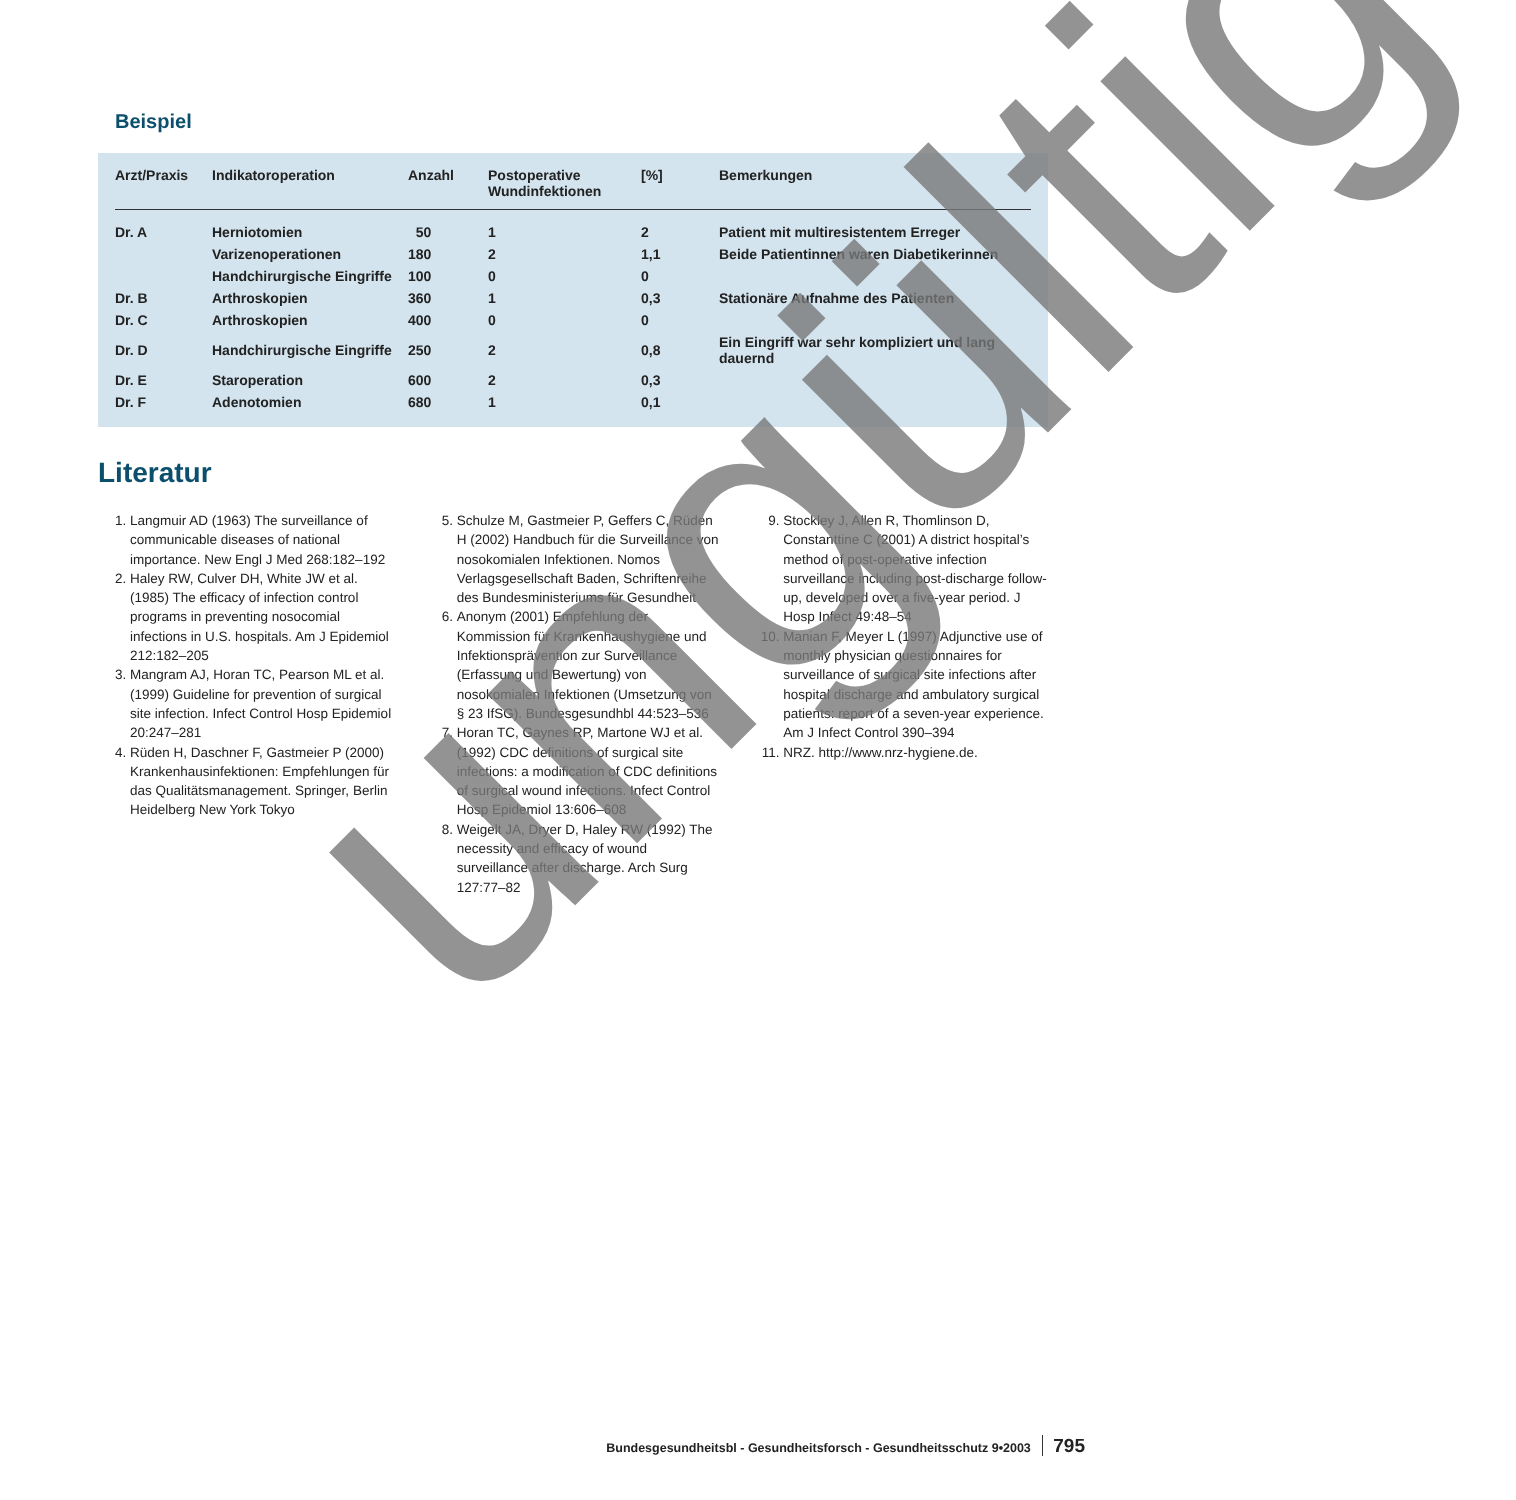Beispiel
| Arzt/Praxis | Indikatoroperation | Anzahl | Postoperative Wundinfektionen | [%] | Bemerkungen |
| --- | --- | --- | --- | --- | --- |
| Dr. A | Herniotomien | 50 | 1 | 2 | Patient mit multiresistentem Erreger |
| | Varizenoperationen | 180 | 2 | 1,1 | Beide Patientinnen waren Diabetikerinnen |
| | Handchirurgische Eingriffe | 100 | 0 | 0 | |
| Dr. B | Arthroskopien | 360 | 1 | 0,3 | Stationäre Aufnahme des Patienten |
| Dr. C | Arthroskopien | 400 | 0 | 0 | |
| Dr. D | Handchirurgische Eingriffe | 250 | 2 | 0,8 | Ein Eingriff war sehr kompliziert und lang dauernd |
| Dr. E | Staroperation | 600 | 2 | 0,3 | |
| Dr. F | Adenotomien | 680 | 1 | 0,1 | |
Literatur
1. Langmuir AD (1963) The surveillance of communicable diseases of national importance. New Engl J Med 268:182–192
2. Haley RW, Culver DH, White JW et al. (1985) The efficacy of infection control programs in preventing nosocomial infections in U.S. hospitals. Am J Epidemiol 212:182–205
3. Mangram AJ, Horan TC, Pearson ML et al. (1999) Guideline for prevention of surgical site infection. Infect Control Hosp Epidemiol 20:247–281
4. Rüden H, Daschner F, Gastmeier P (2000) Krankenhausinfektionen: Empfehlungen für das Qualitätsmanagement. Springer, Berlin Heidelberg New York Tokyo
5. Schulze M, Gastmeier P, Geffers C, Rüden H (2002) Handbuch für die Surveillance von nosokomialen Infektionen. Nomos Verlagsgesellschaft Baden, Schriftenreihe des Bundesministeriums für Gesundheit
6. Anonym (2001) Empfehlung der Kommission für Krankenhaushygiene und Infektionsprävention zur Surveillance (Erfassung und Bewertung) von nosokomialen Infektionen (Umsetzung von § 23 IfSG). Bundesgesundhbl 44:523–536
7. Horan TC, Gaynes RP, Martone WJ et al. (1992) CDC definitions of surgical site infections: a modification of CDC definitions of surgical wound infections. Infect Control Hosp Epidemiol 13:606–608
8. Weigelt JA, Dryer D, Haley RW (1992) The necessity and efficacy of wound surveillance after discharge. Arch Surg 127:77–82
9. Stockley J, Allen R, Thomlinson D, Constanttine C (2001) A district hospital’s method of post-operative infection surveillance including post-discharge follow-up, developed over a five-year period. J Hosp Infect 49:48–54
10. Manian F, Meyer L (1997) Adjunctive use of monthly physician questionnaires for surveillance of surgical site infections after hospital discharge and ambulatory surgical patients: report of a seven-year experience. Am J Infect Control 390–394
11. NRZ. http://www.nrz-hygiene.de.
ungültig
Bundesgesundheitsbl - Gesundheitsforsch - Gesundheitsschutz 9•2003 795